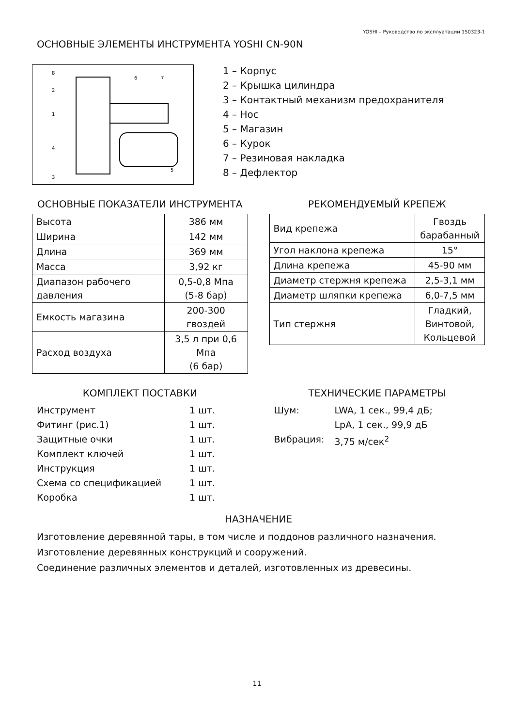YOSHI – Руководство по эксплуатации 150323-1
ОСНОВНЫЕ ЭЛЕМЕНТЫ ИНСТРУМЕНТА YOSHI CN-90N
8
2
1
4
3
6
7
5
1 – Корпус
2 – Крышка цилиндра
3 – Контактный механизм предохранителя
4 – Нос
5 – Магазин
6 – Курок
7 – Резиновая накладка
8 – Дефлектор
ОСНОВНЫЕ ПОКАЗАТЕЛИ ИНСТРУМЕНТА
| Высота | 386 мм |
| Ширина | 142 мм |
| Длина | 369 мм |
| Масса | 3,92 кг |
| Диапазон рабочего давления | 0,5-0,8 Мпа (5-8 бар) |
| Емкость магазина | 200-300 гвоздей |
| Расход воздуха | 3,5 л при 0,6 Мпа (6 бар) |
РЕКОМЕНДУЕМЫЙ КРЕПЕЖ
| Вид крепежа | Гвоздь барабанный |
| Угол наклона крепежа | 15° |
| Длина крепежа | 45-90 мм |
| Диаметр стержня крепежа | 2,5-3,1 мм |
| Диаметр шляпки крепежа | 6,0-7,5 мм |
| Тип стержня | Гладкий, Винтовой, Кольцевой |
КОМПЛЕКТ ПОСТАВКИ
Инструмент 1 шт.
Фитинг (рис.1) 1 шт.
Защитные очки 1 шт.
Комплект ключей 1 шт.
Инструкция 1 шт.
Схема со спецификацией 1 шт.
Коробка 1 шт.
ТЕХНИЧЕСКИЕ ПАРАМЕТРЫ
Шум: LWA, 1 сек., 99,4 дБ;
LpA, 1 сек., 99,9 дБ
Вибрация: 3,75 м/сек<sup>2</sup>
НАЗНАЧЕНИЕ
Изготовление деревянной тары, в том числе и поддонов различного назначения.
Изготовление деревянных конструкций и сооружений.
Соединение различных элементов и деталей, изготовленных из древесины.
11